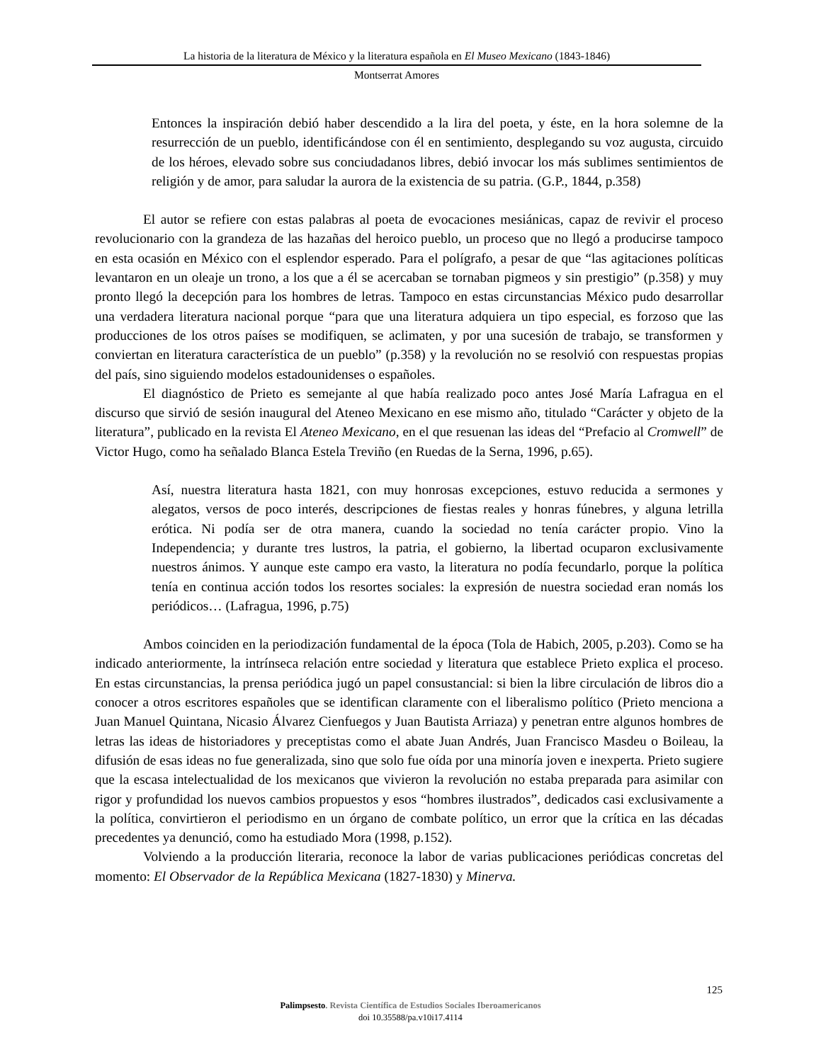La historia de la literatura de México y la literatura española en El Museo Mexicano (1843-1846)
Montserrat Amores
Entonces la inspiración debió haber descendido a la lira del poeta, y éste, en la hora solemne de la resurrección de un pueblo, identificándose con él en sentimiento, desplegando su voz augusta, circuido de los héroes, elevado sobre sus conciudadanos libres, debió invocar los más sublimes sentimientos de religión y de amor, para saludar la aurora de la existencia de su patria. (G.P., 1844, p.358)
El autor se refiere con estas palabras al poeta de evocaciones mesiánicas, capaz de revivir el proceso revolucionario con la grandeza de las hazañas del heroico pueblo, un proceso que no llegó a producirse tampoco en esta ocasión en México con el esplendor esperado. Para el polígrafo, a pesar de que “las agitaciones políticas levantaron en un oleaje un trono, a los que a él se acercaban se tornaban pigmeos y sin prestigio” (p.358) y muy pronto llegó la decepción para los hombres de letras. Tampoco en estas circunstancias México pudo desarrollar una verdadera literatura nacional porque “para que una literatura adquiera un tipo especial, es forzoso que las producciones de los otros países se modifiquen, se aclimaten, y por una sucesión de trabajo, se transformen y conviertan en literatura característica de un pueblo” (p.358) y la revolución no se resolvió con respuestas propias del país, sino siguiendo modelos estadounidenses o españoles.
El diagnóstico de Prieto es semejante al que había realizado poco antes José María Lafragua en el discurso que sirvió de sesión inaugural del Ateneo Mexicano en ese mismo año, titulado “Carácter y objeto de la literatura”, publicado en la revista El Ateneo Mexicano, en el que resuenan las ideas del “Prefacio al Cromwell” de Victor Hugo, como ha señalado Blanca Estela Treviño (en Ruedas de la Serna, 1996, p.65).
Así, nuestra literatura hasta 1821, con muy honrosas excepciones, estuvo reducida a sermones y alegatos, versos de poco interés, descripciones de fiestas reales y honras fúnebres, y alguna letrilla erótica. Ni podía ser de otra manera, cuando la sociedad no tenía carácter propio. Vino la Independencia; y durante tres lustros, la patria, el gobierno, la libertad ocuparon exclusivamente nuestros ánimos. Y aunque este campo era vasto, la literatura no podía fecundarlo, porque la política tenía en continua acción todos los resortes sociales: la expresión de nuestra sociedad eran nomás los periódicos… (Lafragua, 1996, p.75)
Ambos coinciden en la periodización fundamental de la época (Tola de Habich, 2005, p.203). Como se ha indicado anteriormente, la intrínseca relación entre sociedad y literatura que establece Prieto explica el proceso. En estas circunstancias, la prensa periódica jugó un papel consustancial: si bien la libre circulación de libros dio a conocer a otros escritores españoles que se identifican claramente con el liberalismo político (Prieto menciona a Juan Manuel Quintana, Nicasio Álvarez Cienfuegos y Juan Bautista Arriaza) y penetran entre algunos hombres de letras las ideas de historiadores y preceptistas como el abate Juan Andrés, Juan Francisco Masdeu o Boileau, la difusión de esas ideas no fue generalizada, sino que solo fue oída por una minoría joven e inexperta. Prieto sugiere que la escasa intelectualidad de los mexicanos que vivieron la revolución no estaba preparada para asimilar con rigor y profundidad los nuevos cambios propuestos y esos “hombres ilustrados”, dedicados casi exclusivamente a la política, convirtieron el periodismo en un órgano de combate político, un error que la crítica en las décadas precedentes ya denunció, como ha estudiado Mora (1998, p.152).
Volviendo a la producción literaria, reconoce la labor de varias publicaciones periódicas concretas del momento: El Observador de la República Mexicana (1827-1830) y Minerva.
125
Palimpsesto. Revista Científica de Estudios Sociales Iberoamericanos
doi 10.35588/pa.v10i17.4114